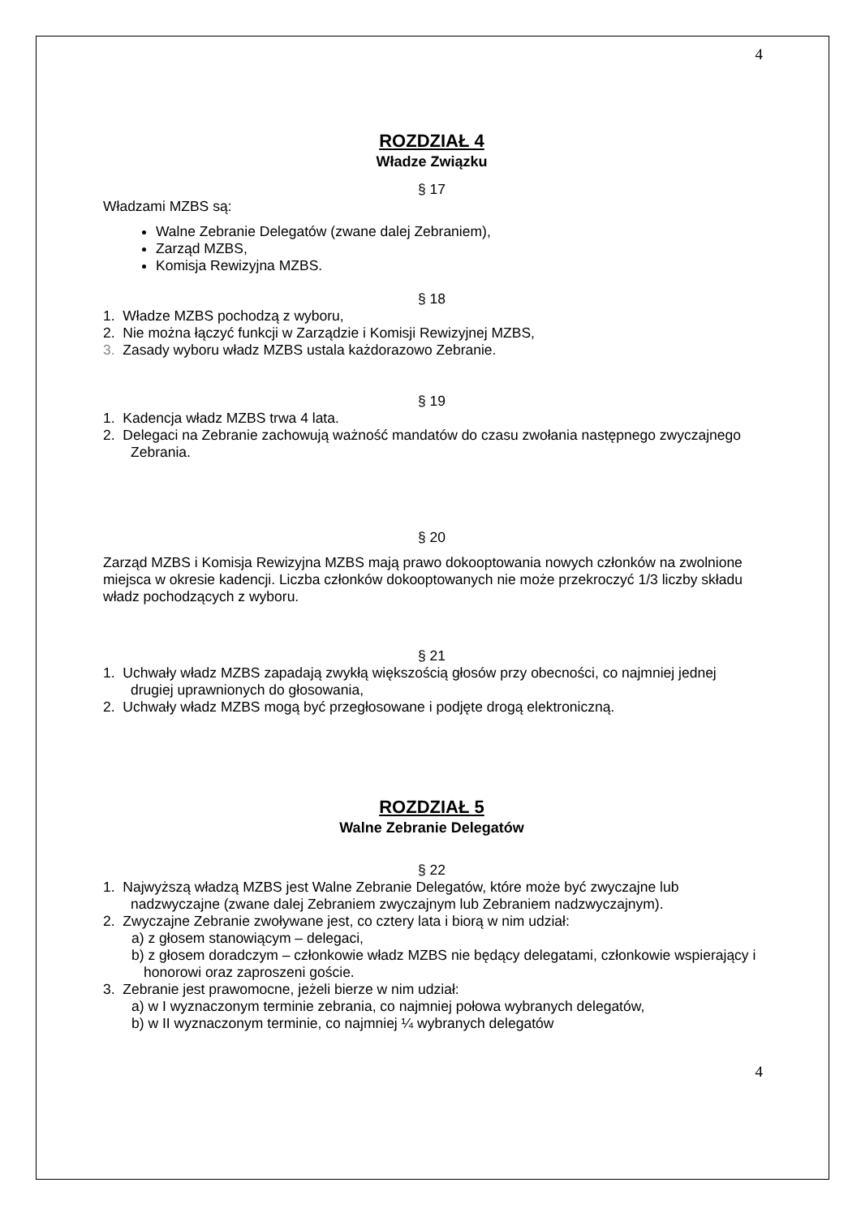4
ROZDZIAŁ 4
Władze Związku
§ 17
Władzami MZBS są:
Walne Zebranie Delegatów (zwane dalej Zebraniem),
Zarząd MZBS,
Komisja Rewizyjna MZBS.
§ 18
1. Władze MZBS pochodzą z wyboru,
2. Nie można łączyć funkcji w Zarządzie i Komisji Rewizyjnej MZBS,
3. Zasady wyboru władz MZBS ustala każdorazowo Zebranie.
§ 19
1. Kadencja władz MZBS trwa 4 lata.
2. Delegaci na Zebranie zachowują ważność mandatów do czasu zwołania następnego zwyczajnego Zebrania.
§ 20
Zarząd MZBS i Komisja Rewizyjna MZBS mają prawo dokooptowania nowych członków na zwolnione miejsca w okresie kadencji. Liczba członków dokooptowanych nie może przekroczyć 1/3 liczby składu władz pochodzących z wyboru.
§ 21
1. Uchwały władz MZBS zapadają zwykłą większością głosów przy obecności, co najmniej jednej drugiej uprawnionych do głosowania,
2. Uchwały władz MZBS mogą być przegłosowane i podjęte drogą elektroniczną.
ROZDZIAŁ 5
Walne Zebranie Delegatów
§ 22
1. Najwyższą władzą MZBS jest Walne Zebranie Delegatów, które może być zwyczajne lub nadzwyczajne (zwane dalej Zebraniem zwyczajnym lub Zebraniem nadzwyczajnym).
2. Zwyczajne Zebranie zwoływane jest, co cztery lata i biorą w nim udział:
a) z głosem stanowiącym – delegaci,
b) z głosem doradczym – członkowie władz MZBS nie będący delegatami, członkowie wspierający i honorowi oraz zaproszeni goście.
3. Zebranie jest prawomocne, jeżeli bierze w nim udział:
a) w I wyznaczonym terminie zebrania, co najmniej połowa wybranych delegatów,
b) w II wyznaczonym terminie, co najmniej ¼ wybranych delegatów
4